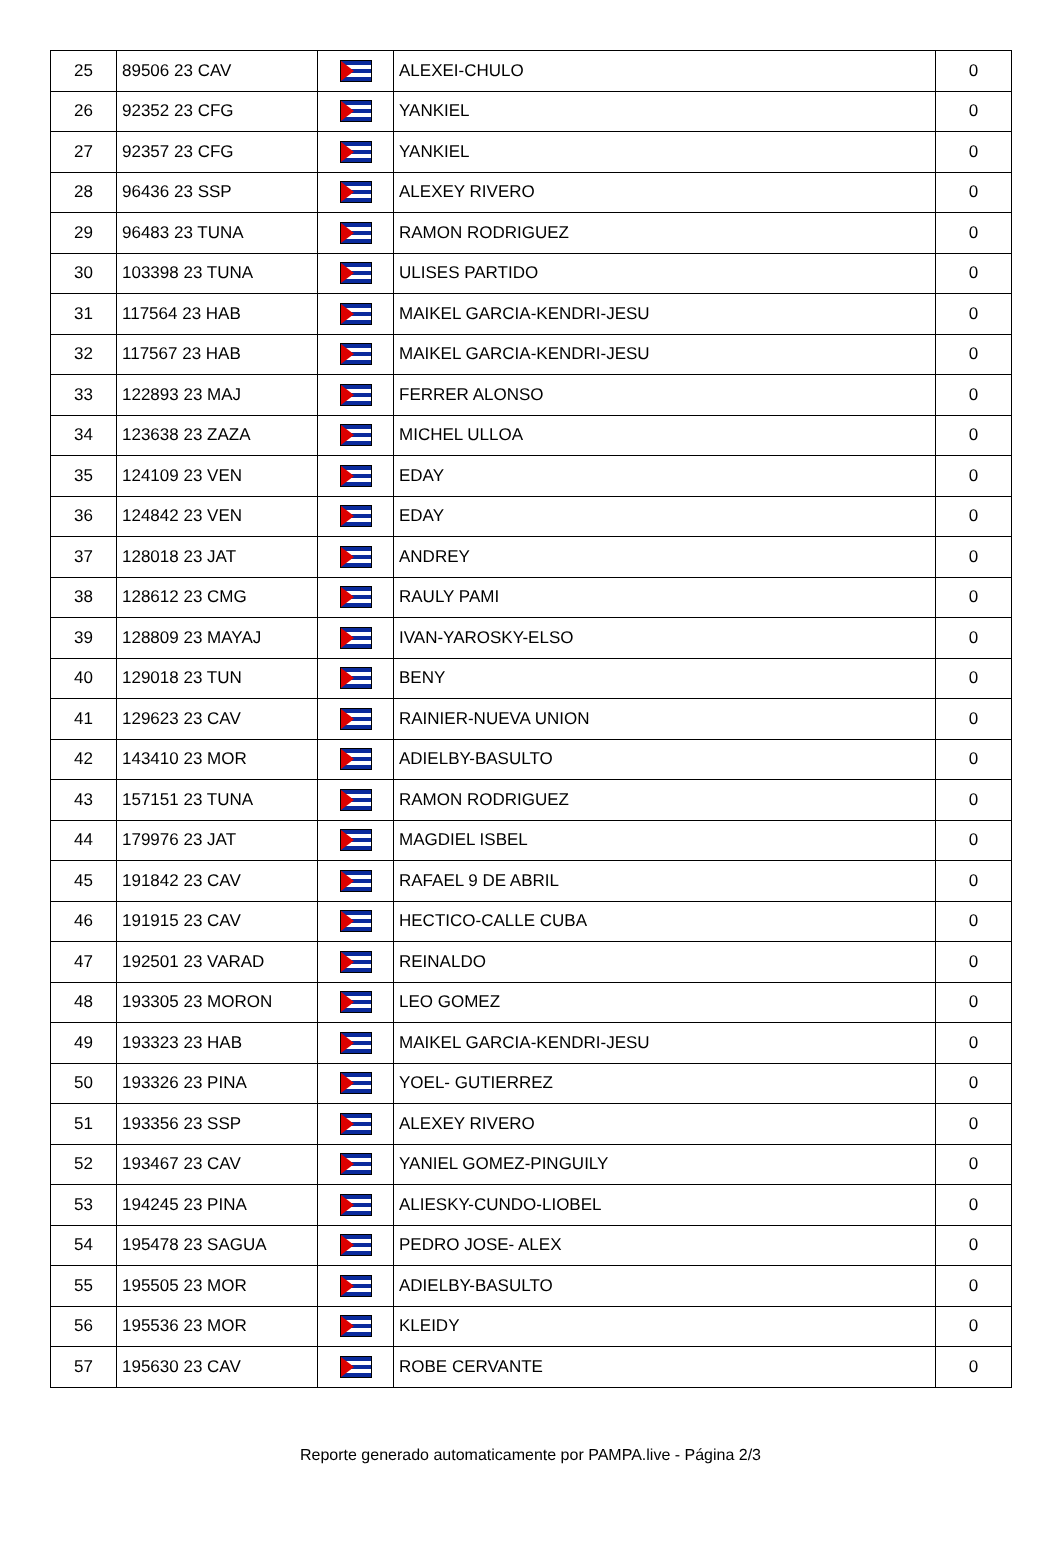| 25 | 89506 23 CAV | | ALEXEI-CHULO | 0 |
| 26 | 92352 23 CFG | | YANKIEL | 0 |
| 27 | 92357 23 CFG | | YANKIEL | 0 |
| 28 | 96436 23 SSP | | ALEXEY RIVERO | 0 |
| 29 | 96483 23 TUNA | | RAMON RODRIGUEZ | 0 |
| 30 | 103398 23 TUNA | | ULISES PARTIDO | 0 |
| 31 | 117564 23 HAB | | MAIKEL GARCIA-KENDRI-JESU | 0 |
| 32 | 117567 23 HAB | | MAIKEL GARCIA-KENDRI-JESU | 0 |
| 33 | 122893 23 MAJ | | FERRER ALONSO | 0 |
| 34 | 123638 23 ZAZA | | MICHEL ULLOA | 0 |
| 35 | 124109 23 VEN | | EDAY | 0 |
| 36 | 124842 23 VEN | | EDAY | 0 |
| 37 | 128018 23 JAT | | ANDREY | 0 |
| 38 | 128612 23 CMG | | RAULY PAMI | 0 |
| 39 | 128809 23 MAYAJ | | IVAN-YAROSKY-ELSO | 0 |
| 40 | 129018 23 TUN | | BENY | 0 |
| 41 | 129623 23 CAV | | RAINIER-NUEVA UNION | 0 |
| 42 | 143410 23 MOR | | ADIELBY-BASULTO | 0 |
| 43 | 157151 23 TUNA | | RAMON RODRIGUEZ | 0 |
| 44 | 179976 23 JAT | | MAGDIEL ISBEL | 0 |
| 45 | 191842 23 CAV | | RAFAEL 9 DE ABRIL | 0 |
| 46 | 191915 23 CAV | | HECTICO-CALLE CUBA | 0 |
| 47 | 192501 23 VARAD | | REINALDO | 0 |
| 48 | 193305 23 MORON | | LEO GOMEZ | 0 |
| 49 | 193323 23 HAB | | MAIKEL GARCIA-KENDRI-JESU | 0 |
| 50 | 193326 23 PINA | | YOEL- GUTIERREZ | 0 |
| 51 | 193356 23 SSP | | ALEXEY RIVERO | 0 |
| 52 | 193467 23 CAV | | YANIEL GOMEZ-PINGUILY | 0 |
| 53 | 194245 23 PINA | | ALIESKY-CUNDO-LIOBEL | 0 |
| 54 | 195478 23 SAGUA | | PEDRO JOSE- ALEX | 0 |
| 55 | 195505 23 MOR | | ADIELBY-BASULTO | 0 |
| 56 | 195536 23 MOR | | KLEIDY | 0 |
| 57 | 195630 23 CAV | | ROBE CERVANTE | 0 |
Reporte generado automaticamente por PAMPA.live - Página 2/3